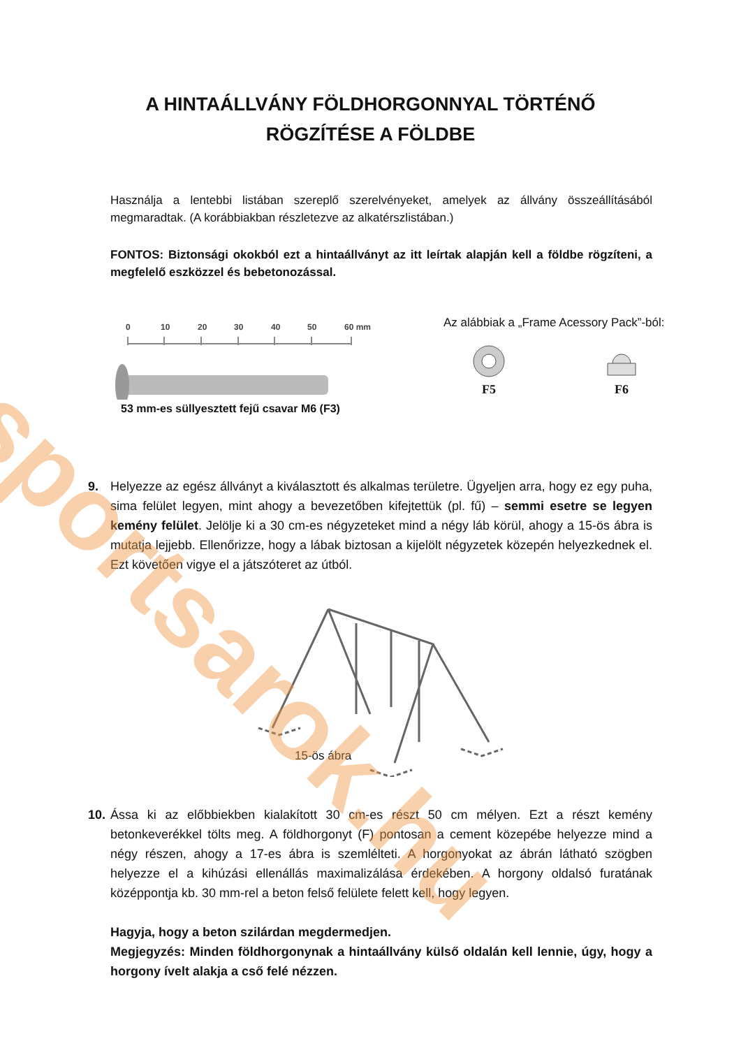A HINTAÁLLVÁNY FÖLDHORGONNYAL TÖRTÉNŐ
RÖGZÍTÉSE A FÖLDBE
Használja a lentebbi listában szereplő szerelvényeket, amelyek az állvány összeállításából megmaradtak. (A korábbiakban részletezve az alkatérszlistában.)
FONTOS: Biztonsági okokból ezt a hintaállványt az itt leírtak alapján kell a földbe rögzíteni, a megfelelő eszközzel és bebetonozással.
0
10
20
30
40
50
60 mm
53 mm-es süllyesztett fejű csavar M6 (F3)
Az alábbiak a „Frame Acessory Pack”-ból:
F5
F6
9. Helyezze az egész állványt a kiválasztott és alkalmas területre. Ügyeljen arra, hogy ez egy puha, sima felület legyen, mint ahogy a bevezetőben kifejtettük (pl. fű) – semmi esetre se legyen kemény felület. Jelölje ki a 30 cm-es négyzeteket mind a négy láb körül, ahogy a 15-ös ábra is mutatja lejjebb. Ellenőrizze, hogy a lábak biztosan a kijelölt négyzetek közepén helyezkednek el. Ezt követően vigye el a játszóteret az útból.
15-ös ábra
10. Ássa ki az előbbiekben kialakított 30 cm-es részt 50 cm mélyen. Ezt a részt kemény betonkeverékkel tölts meg. A földhorgonyt (F) pontosan a cement közepébe helyezze mind a négy részen, ahogy a 17-es ábra is szemlélteti. A horgonyokat az ábrán látható szögben helyezze el a kihúzási ellenállás maximalizálása érdekében. A horgony oldalsó furatának középpontja kb. 30 mm-rel a beton felső felülete felett kell, hogy legyen.
Hagyja, hogy a beton szilárdan megdermedjen.
Megjegyzés: Minden földhorgonynak a hintaállvány külső oldalán kell lennie, úgy, hogy a horgony ívelt alakja a cső felé nézzen.
sportsarok.hu